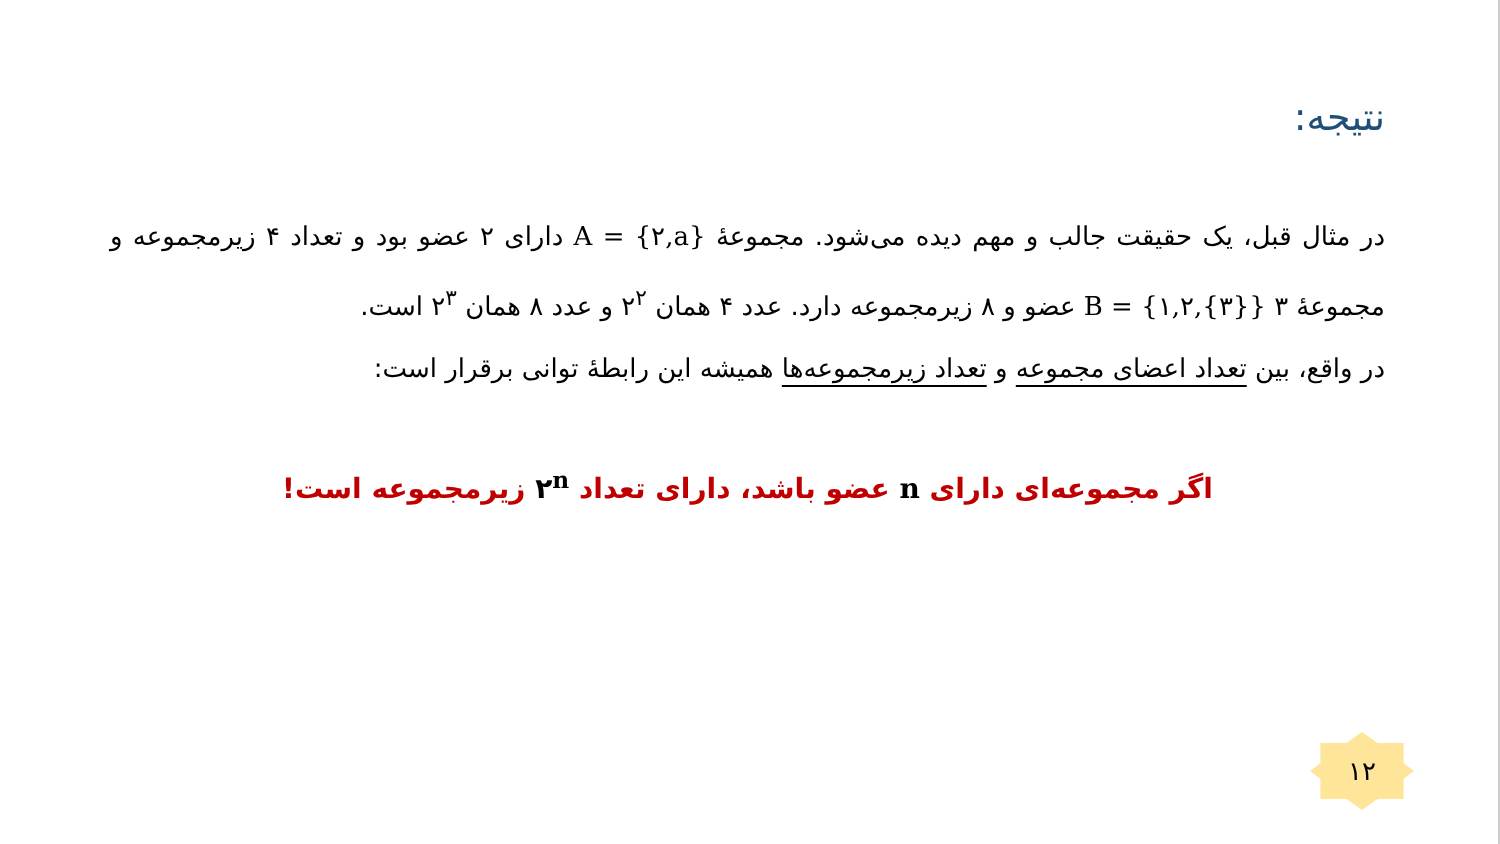نتیجه:
در مثال قبل، یک حقیقت جالب و مهم دیده می‌شود. مجموعهٔ A = {۲,a} دارای ۲ عضو بود و تعداد ۴ زیرمجموعه و مجموعهٔ B = {۱,۲,{۳}} ۳ عضو و ۸ زیرمجموعه دارد. عدد ۴ همان ۲<sup>۲</sup> و عدد ۸ همان ۲<sup>۳</sup> است.
در واقع، بین تعداد اعضای مجموعه و تعداد زیرمجموعه‌ها همیشه این رابطهٔ توانی برقرار است:
اگر مجموعه‌ای دارای n عضو باشد، دارای تعداد ۲<sup>n</sup> زیرمجموعه است!
۱۲